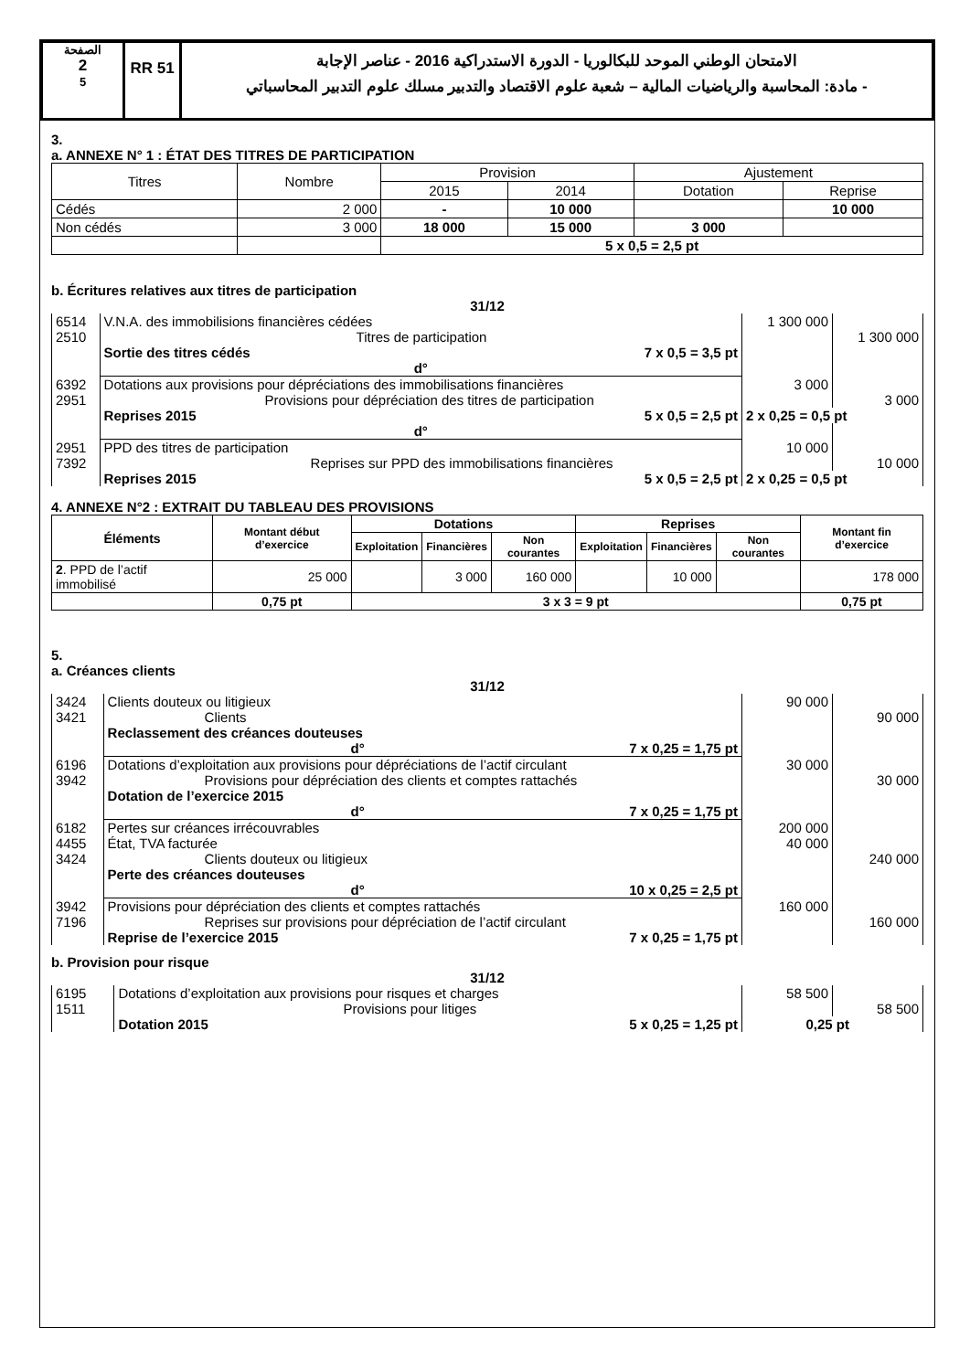الصفحة
2
5
RR 51
الامتحان الوطني الموحد للبكالوريا - الدورة الاستدراكية 2016 - عناصر الإجابة
- مادة: المحاسبة والرياضيات المالية – شعبة علوم الاقتصاد والتدبير مسلك علوم التدبير المحاسباتي
3.
a. ANNEXE N° 1 : ÉTAT DES TITRES DE PARTICIPATION
| Titres | Nombre | Provision | | Ajustement | |
| --- | --- | --- | --- | --- | --- |
| | | 2015 | 2014 | Dotation | Reprise |
| Cédés | 2 000 | - | 10 000 | | 10 000 |
| Non cédés | 3 000 | 18 000 | 15 000 | 3 000 | |
| | | 5 x 0,5 = 2,5 pt | | | |
b. Écritures relatives aux titres de participation
31/12
| 6514 | V.N.A. des immobilisions financières cédées | 1 300 000 | |
| 2510 | Titres de participation | | 1 300 000 |
| | Sortie des titres cédés 7 x 0,5 = 3,5 pt | | |
| | d° | | |
| 6392 | Dotations aux provisions pour dépréciations des immobilisations financières | 3 000 | |
| 2951 | Provisions pour dépréciation des titres de participation | | 3 000 |
| | Reprises 2015 5 x 0,5 = 2,5 pt | 2 x 0,25 = 0,5 pt | |
| | d° | | |
| 2951 | PPD des titres de participation | 10 000 | |
| 7392 | Reprises sur PPD des immobilisations financières | | 10 000 |
| | Reprises 2015 5 x 0,5 = 2,5 pt | 2 x 0,25 = 0,5 pt | |
4. ANNEXE N°2 : EXTRAIT DU TABLEAU DES PROVISIONS
| Éléments | Montant début d’exercice | Dotations | | | Reprises | | | Montant fin d’exercice |
| --- | --- | --- | --- | --- | --- | --- | --- | --- |
| | | Exploitation | Financières | Non courantes | Exploitation | Financières | Non courantes | |
| 2 . PPD de l’actif immobilisé | 25 000 | | 3 000 | 160 000 | | 10 000 | | 178 000 |
| | 0,75 pt | 3 x 3 = 9 pt | | | | | | 0,75 pt |
5.
a. Créances clients
31/12
| 3424 | Clients douteux ou litigieux | 90 000 | |
| 3421 | Clients | | 90 000 |
| | Reclassement des créances douteuses | | |
| | d° 7 x 0,25 = 1,75 pt | | |
| 6196 | Dotations d’exploitation aux provisions pour dépréciations de l’actif circulant | 30 000 | |
| 3942 | Provisions pour dépréciation des clients et comptes rattachés | | 30 000 |
| | Dotation de l’exercice 2015 | | |
| | d° 7 x 0,25 = 1,75 pt | | |
| 6182 | Pertes sur créances irrécouvrables | 200 000 | |
| 4455 | État, TVA facturée | 40 000 | |
| 3424 | Clients douteux ou litigieux | | 240 000 |
| | Perte des créances douteuses | | |
| | d° 10 x 0,25 = 2,5 pt | | |
| 3942 | Provisions pour dépréciation des clients et comptes rattachés | 160 000 | |
| 7196 | Reprises sur provisions pour dépréciation de l’actif circulant | | 160 000 |
| | Reprise de l’exercice 2015 7 x 0,25 = 1,75 pt | | |
b. Provision pour risque
31/12
| 6195 | Dotations d’exploitation aux provisions pour risques et charges | 58 500 | |
| 1511 | Provisions pour litiges | | 58 500 |
| | Dotation 2015 5 x 0,25 = 1,25 pt | 0,25 pt | |